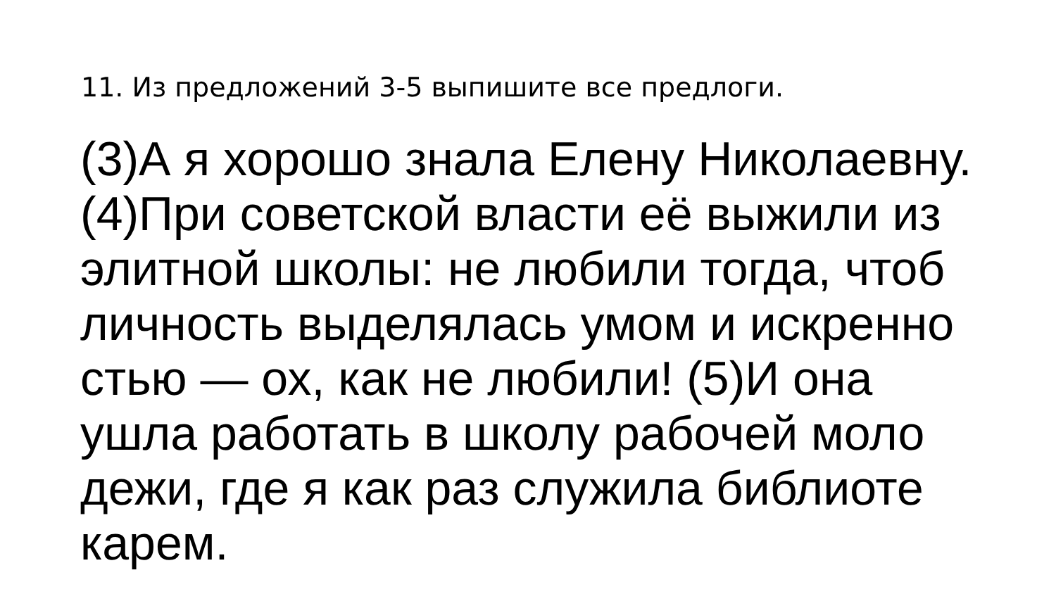11. Из предложений 3-5 выпишите все предлоги.
(3)А я хорошо знала Елену Николаевну. (4)При советской власти её выжили из элитной школы: не любили тогда, чтоб личность выделялась умом и искренно
стью — ох, как не любили! (5)И она ушла работать в школу рабочей моло
дежи, где я как раз служила библиоте
карем.